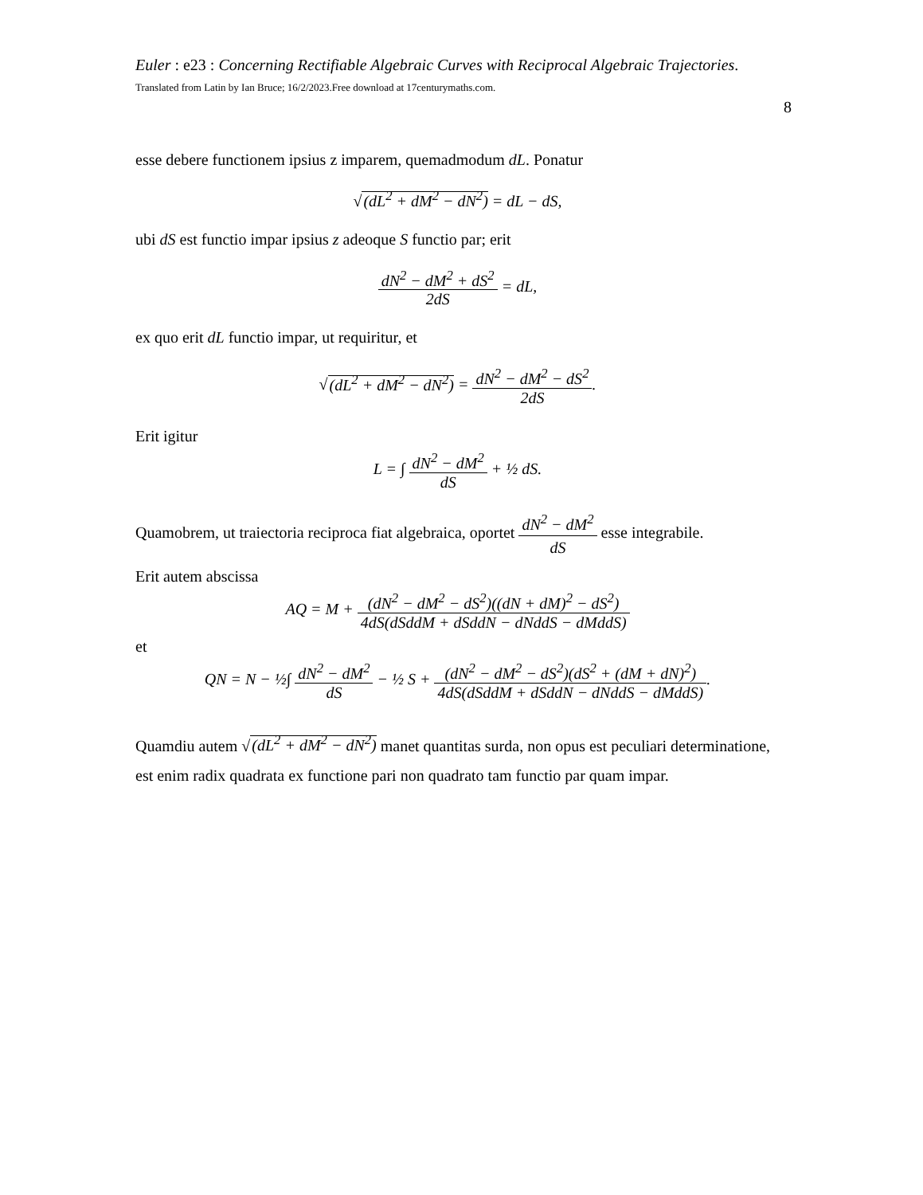Euler : e23 : Concerning Rectifiable Algebraic Curves with Reciprocal Algebraic Trajectories. Translated from Latin by Ian Bruce; 16/2/2023.Free download at 17centurymaths.com.
8
esse debere functionem ipsius z imparem, quemadmodum dL. Ponatur
√(dL<sup>2</sup> + dM<sup>2</sup> − dN<sup>2</sup>) = dL − dS,
ubi dS est functio impar ipsius z adeoque S functio par; erit
dN<sup>2</sup> − dM<sup>2</sup> + dS<sup>2</sup> 2dS = dL,
ex quo erit dL functio impar, ut requiritur, et
√(dL<sup>2</sup> + dM<sup>2</sup> − dN<sup>2</sup>) = dN<sup>2</sup> − dM<sup>2</sup> − dS<sup>2</sup> 2dS.
Erit igitur
L = ∫ dN<sup>2</sup> − dM<sup>2</sup> dS + ½ dS.
Quamobrem, ut traiectoria reciproca fiat algebraica, oportet dN<sup>2</sup> − dM<sup>2</sup> dS esse integrabile.
Erit autem abscissa
AQ = M + (dN<sup>2</sup> − dM<sup>2</sup> − dS<sup>2</sup>)((dN + dM)<sup>2</sup> − dS<sup>2</sup>) 4dS(dSddM + dSddN − dNddS − dMddS)
et
QN = N − ½∫ dN<sup>2</sup> − dM<sup>2</sup> dS − ½ S + (dN<sup>2</sup> − dM<sup>2</sup> − dS<sup>2</sup>)(dS<sup>2</sup> + (dM + dN)<sup>2</sup>) 4dS(dSddM + dSddN − dNddS − dMddS).
Quamdiu autem √(dL<sup>2</sup> + dM<sup>2</sup> − dN<sup>2</sup>) manet quantitas surda, non opus est peculiari determinatione, est enim radix quadrata ex functione pari non quadrato tam functio par quam impar.